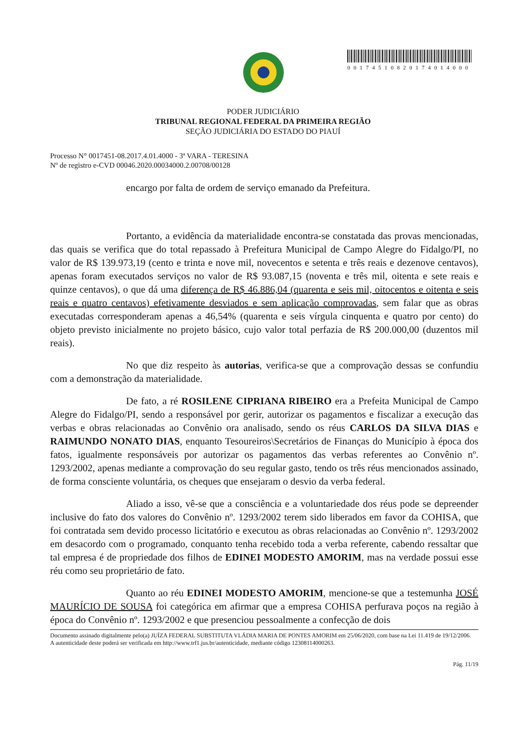00174510820174014000
PODER JUDICIÁRIO
TRIBUNAL REGIONAL FEDERAL DA PRIMEIRA REGIÃO
SEÇÃO JUDICIÁRIA DO ESTADO DO PIAUÍ
Processo N° 0017451-08.2017.4.01.4000 - 3ª VARA - TERESINA
Nº de registro e-CVD 00046.2020.00034000.2.00708/00128
encargo por falta de ordem de serviço emanado da Prefeitura.
Portanto, a evidência da materialidade encontra-se constatada das provas mencionadas, das quais se verifica que do total repassado à Prefeitura Municipal de Campo Alegre do Fidalgo/PI, no valor de R$ 139.973,19 (cento e trinta e nove mil, novecentos e setenta e três reais e dezenove centavos), apenas foram executados serviços no valor de R$ 93.087,15 (noventa e três mil, oitenta e sete reais e quinze centavos), o que dá uma diferença de R$ 46.886,04 (quarenta e seis mil, oitocentos e oitenta e seis reais e quatro centavos) efetivamente desviados e sem aplicação comprovadas, sem falar que as obras executadas corresponderam apenas a 46,54% (quarenta e seis vírgula cinquenta e quatro por cento) do objeto previsto inicialmente no projeto básico, cujo valor total perfazia de R$ 200.000,00 (duzentos mil reais).
No que diz respeito às autorias, verifica-se que a comprovação dessas se confundiu com a demonstração da materialidade.
De fato, a ré ROSILENE CIPRIANA RIBEIRO era a Prefeita Municipal de Campo Alegre do Fidalgo/PI, sendo a responsável por gerir, autorizar os pagamentos e fiscalizar a execução das verbas e obras relacionadas ao Convênio ora analisado, sendo os réus CARLOS DA SILVA DIAS e RAIMUNDO NONATO DIAS, enquanto Tesoureiros\Secretários de Finanças do Município à época dos fatos, igualmente responsáveis por autorizar os pagamentos das verbas referentes ao Convênio nº. 1293/2002, apenas mediante a comprovação do seu regular gasto, tendo os três réus mencionados assinado, de forma consciente voluntária, os cheques que ensejaram o desvio da verba federal.
Aliado a isso, vê-se que a consciência e a voluntariedade dos réus pode se depreender inclusive do fato dos valores do Convênio nº. 1293/2002 terem sido liberados em favor da COHISA, que foi contratada sem devido processo licitatório e executou as obras relacionadas ao Convênio nº. 1293/2002 em desacordo com o programado, conquanto tenha recebido toda a verba referente, cabendo ressaltar que tal empresa é de propriedade dos filhos de EDINEI MODESTO AMORIM, mas na verdade possui esse réu como seu proprietário de fato.
Quanto ao réu EDINEI MODESTO AMORIM, mencione-se que a testemunha JOSÉ MAURÍCIO DE SOUSA foi categórica em afirmar que a empresa COHISA perfurava poços na região à época do Convênio nº. 1293/2002 e que presenciou pessoalmente a confecção de dois
Documento assinado digitalmente pelo(a) JUÍZA FEDERAL SUBSTITUTA VLÁDIA MARIA DE PONTES AMORIM em 25/06/2020, com base na Lei 11.419 de 19/12/2006.
A autenticidade deste poderá ser verificada em http://www.trf1.jus.br/autenticidade, mediante código 12308114000263.
Pág. 11/19